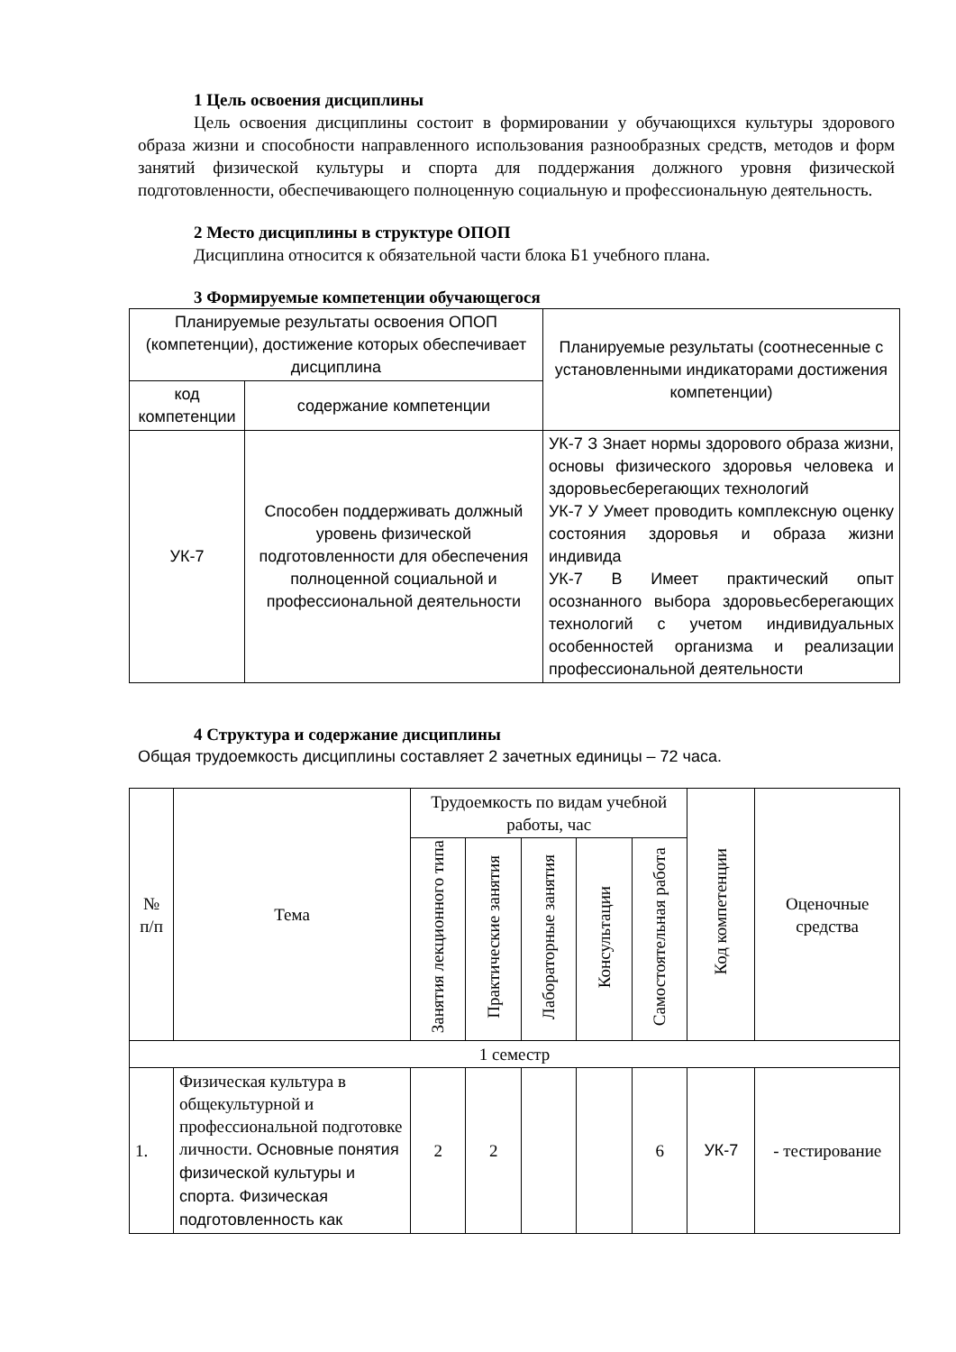1 Цель освоения дисциплины
Цель освоения дисциплины состоит в формировании у обучающихся культуры здорового образа жизни и способности направленного использования разнообразных средств, методов и форм занятий физической культуры и спорта для поддержания должного уровня физической подготовленности, обеспечивающего полноценную социальную и профессиональную деятельность.
2 Место дисциплины в структуре ОПОП
Дисциплина относится к обязательной части блока Б1 учебного плана.
3 Формируемые компетенции обучающегося
| Планируемые результаты освоения ОПОП (компетенции), достижение которых обеспечивает дисциплина | | Планируемые результаты (соотнесенные с установленными индикаторами достижения компетенции) |
| --- | --- | --- |
| код компетенции | содержание компетенции | |
| УК-7 | Способен поддерживать должный уровень физической подготовленности для обеспечения полноценной социальной и профессиональной деятельности | УК-7 З Знает нормы здорового образа жизни, основы физического здоровья человека и здоровьесберегающих технологий УК-7 У Умеет проводить комплексную оценку состояния здоровья и образа жизни индивида УК-7 В Имеет практический опыт осознанного выбора здоровьесберегающих технологий с учетом индивидуальных особенностей организма и реализации профессиональной деятельности |
4 Структура и содержание дисциплины
Общая трудоемкость дисциплины составляет 2 зачетных единицы – 72 часа.
| № п/п | Тема | Трудоемкость по видам учебной работы, час | | | | | Код компетенции | Оценочные средства |
| --- | --- | --- | --- | --- | --- | --- | --- | --- |
| | | Занятия лекционного типа | Практические занятия | Лабораторные занятия | Консультации | Самостоятельная работа | | |
| 1 семестр | | | | | | | | |
| 1. | Физическая культура в общекультурной и профессиональной подготовке личности. Основные понятия физической культуры и спорта. Физическая подготовленность как | 2 | 2 | | | 6 | УК-7 | - тестирование |